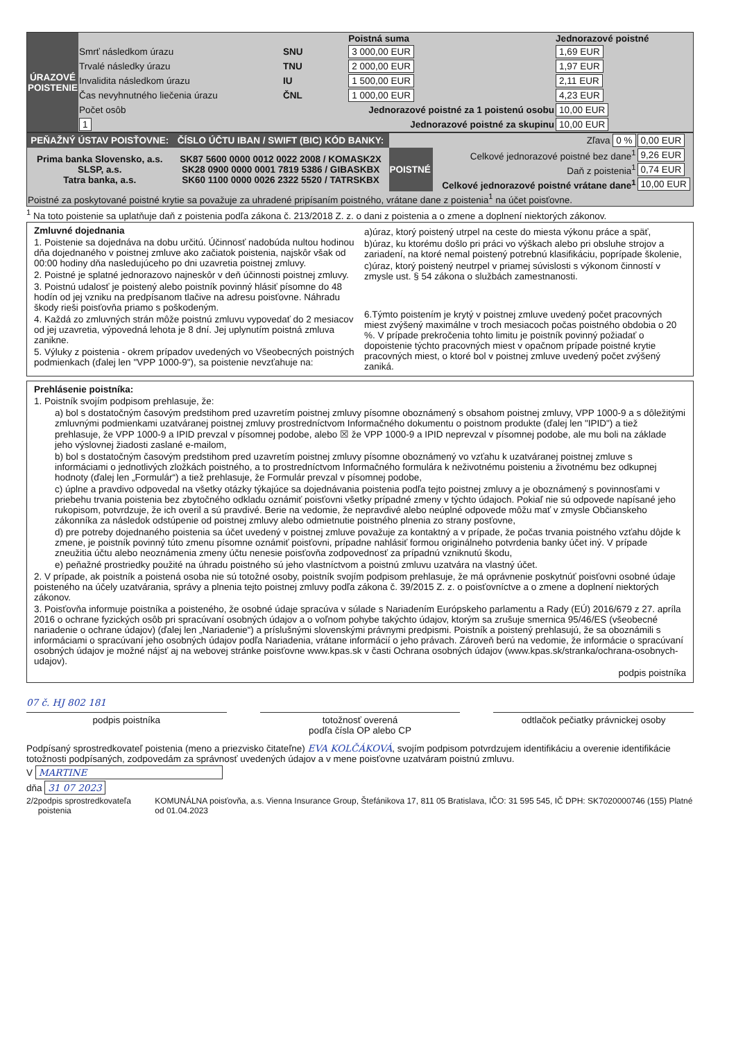| ÚRAZOVÉ POISTENIE | | | Poistná suma | Jednorazové poistné |
| | Smrť následkom úrazu | SNU | 3 000,00 EUR | 1,69 EUR |
| | Trvalé následky úrazu | TNU | 2 000,00 EUR | 1,97 EUR |
| | Invalidita následkom úrazu | IU | 1 500,00 EUR | 2,11 EUR |
| | Čas nevyhnutného liečenia úrazu | ČNL | 1 000,00 EUR | 4,23 EUR |
| | Počet osôb | Jednorazové poistné za 1 poistenú osobu | | 10,00 EUR |
| | 1 | Jednorazové poistné za skupinu | | 10,00 EUR |
| PEŇAŽNÝ ÚSTAV POISŤOVNE: | ČÍSLO ÚČTU IBAN / SWIFT (BIC) KÓD BANKY: | Zľava 0 % | | 0,00 EUR |
| Prima banka Slovensko, a.s. SLSP, a.s. Tatra banka, a.s. | SK87 5600 0000 0012 0022 2008 / KOMASK2X SK28 0900 0000 0001 7819 5386 / GIBASKBX SK60 1100 0000 0026 2322 5520 / TATRSKBX | POISTNÉ | Celkové jednorazové poistné bez dane<sup>1</sup> | 9,26 EUR |
| | | | Daň z poistenia<sup>1</sup> | 0,74 EUR |
| | | | Celkové jednorazové poistné vrátane dane<sup>1</sup> | 10,00 EUR |
| Poistné za poskytované poistné krytie sa považuje za uhradené pripísaním poistného, vrátane dane z poistenia<sup>1</sup> na účet poisťovne. | | | | |
<sup>1</sup> Na toto poistenie sa uplatňuje daň z poistenia podľa zákona č. 213/2018 Z. z. o dani z poistenia a o zmene a doplnení niektorých zákonov.
Zmluvné dojednania
1. Poistenie sa dojednáva na dobu určitú. Účinnosť nadobúda nultou hodinou dňa dojednaného v poistnej zmluve ako začiatok poistenia, najskôr však od 00:00 hodiny dňa nasledujúceho po dni uzavretia poistnej zmluvy.
2. Poistné je splatné jednorazovo najneskôr v deň účinnosti poistnej zmluvy.
3. Poistnú udalosť je poistený alebo poistník povinný hlásiť písomne do 48 hodín od jej vzniku na predpísanom tlačive na adresu poisťovne. Náhradu škody rieši poisťovňa priamo s poškodeným.
4. Každá zo zmluvných strán môže poistnú zmluvu vypovedať do 2 mesiacov od jej uzavretia, výpovedná lehota je 8 dní. Jej uplynutím poistná zmluva zanikne.
5. Výluky z poistenia - okrem prípadov uvedených vo Všeobecných poistných podmienkach (ďalej len "VPP 1000-9"), sa poistenie nevzťahuje na:
a)úraz, ktorý poistený utrpel na ceste do miesta výkonu práce a späť,
b)úraz, ku ktorému došlo pri práci vo výškach alebo pri obsluhe strojov a zariadení, na ktoré nemal poistený potrebnú klasifikáciu, poprípade školenie,
c)úraz, ktorý poistený neutrpel v priamej súvislosti s výkonom činností v zmysle ust. § 54 zákona o službách zamestnanosti.
6.Týmto poistením je krytý v poistnej zmluve uvedený počet pracovných miest zvýšený maximálne v troch mesiacoch počas poistného obdobia o 20 %. V prípade prekročenia tohto limitu je poistník povinný požiadať o dopoistenie týchto pracovných miest v opačnom prípade poistné krytie pracovných miest, o ktoré bol v poistnej zmluve uvedený počet zvýšený zaniká.
Prehlásenie poistníka:
1. Poistník svojím podpisom prehlasuje, že:
a) bol s dostatočným časovým predstihom pred uzavretím poistnej zmluvy písomne oboznámený s obsahom poistnej zmluvy, VPP 1000-9 a s dôležitými zmluvnými podmienkami uzatváranej poistnej zmluvy prostredníctvom Informačného dokumentu o poistnom produkte (ďalej len "IPID") a tiež prehlasuje, že VPP 1000-9 a IPID prevzal v písomnej podobe, alebo ☒ že VPP 1000-9 a IPID neprevzal v písomnej podobe, ale mu boli na základe jeho výslovnej žiadosti zaslané e-mailom,
b) bol s dostatočným časovým predstihom pred uzavretím poistnej zmluvy písomne oboznámený vo vzťahu k uzatváranej poistnej zmluve s informáciami o jednotlivých zložkách poistného, a to prostredníctvom Informačného formulára k neživotnému poisteniu a životnému bez odkupnej hodnoty (ďalej len „Formulár“) a tiež prehlasuje, že Formulár prevzal v písomnej podobe,
c) úplne a pravdivo odpovedal na všetky otázky týkajúce sa dojednávania poistenia podľa tejto poistnej zmluvy a je oboznámený s povinnosťami v priebehu trvania poistenia bez zbytočného odkladu oznámiť poisťovni všetky prípadné zmeny v týchto údajoch. Pokiaľ nie sú odpovede napísané jeho rukopisom, potvrdzuje, že ich overil a sú pravdivé. Berie na vedomie, že nepravdivé alebo neúplné odpovede môžu mať v zmysle Občianskeho zákonníka za následok odstúpenie od poistnej zmluvy alebo odmietnutie poistného plnenia zo strany posťovne,
d) pre potreby dojednaného poistenia sa účet uvedený v poistnej zmluve považuje za kontaktný a v prípade, že počas trvania poistného vzťahu dôjde k zmene, je poistník povinný túto zmenu písomne oznámiť poisťovni, prípadne nahlásiť formou originálneho potvrdenia banky účet iný. V prípade zneužitia účtu alebo neoznámenia zmeny účtu nenesie poisťovňa zodpovednosť za prípadnú vzniknutú škodu,
e) peňažné prostriedky použité na úhradu poistného sú jeho vlastníctvom a poistnú zmluvu uzatvára na vlastný účet.
2. V prípade, ak poistník a poistená osoba nie sú totožné osoby, poistník svojím podpisom prehlasuje, že má oprávnenie poskytnúť poisťovni osobné údaje poisteného na účely uzatvárania, správy a plnenia tejto poistnej zmluvy podľa zákona č. 39/2015 Z. z. o poisťovníctve a o zmene a doplnení niektorých zákonov.
3. Poisťovňa informuje poistníka a poisteného, že osobné údaje spracúva v súlade s Nariadením Európskeho parlamentu a Rady (EÚ) 2016/679 z 27. apríla 2016 o ochrane fyzických osôb pri spracúvaní osobných údajov a o voľnom pohybe takýchto údajov, ktorým sa zrušuje smernica 95/46/ES (všeobecné nariadenie o ochrane údajov) (ďalej len „Nariadenie“) a príslušnými slovenskými právnymi predpismi. Poistník a poistený prehlasujú, že sa oboznámili s informáciami o spracúvaní jeho osobných údajov podľa Nariadenia, vrátane informácií o jeho právach. Zároveň berú na vedomie, že informácie o spracúvaní osobných údajov je možné nájsť aj na webovej stránke poisťovne www.kpas.sk v časti Ochrana osobných údajov (www.kpas.sk/stranka/ochrana-osobnych-udajov).
podpis poistníka
07 č. HJ 802 181
podpis poistníka totožnosť overená
podľa čísla OP alebo CP
odtlačok pečiatky právnickej osoby
Podpísaný sprostredkovateľ poistenia (meno a priezvisko čitateľne) EVA KOLČÁKOVÁ, svojím podpisom potvrdzujem identifikáciu a overenie identifikácie totožnosti podpísaných, zodpovedám za správnosť uvedených údajov a v mene poisťovne uzatváram poistnú zmluvu.
V MARTINE
dňa 31 07 2023
2/2 podpis sprostredkovateľa poistenia KOMUNÁLNA poisťovňa, a.s. Vienna Insurance Group, Štefánikova 17, 811 05 Bratislava, IČO: 31 595 545, IČ DPH: SK7020000746 (155) Platné od 01.04.2023